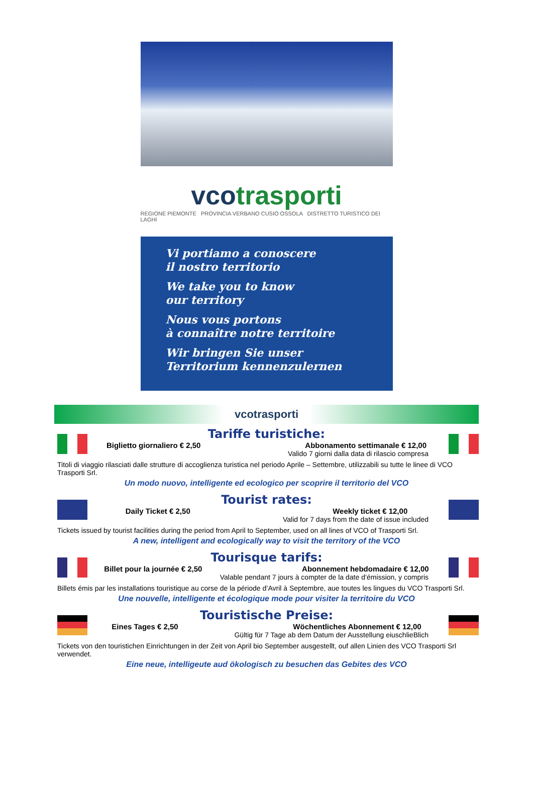vcotrasporti
REGIONE PIEMONTE PROVINCIA VERBANO CUSIO OSSOLA DISTRETTO TURISTICO DEI LAGHI
Vi portiamo a conoscere
il nostro territorio
We take you to know
our territory
Nous vous portons
à connaître notre territoire
Wir bringen Sie unser
Territorium kennenzulernen
vcotrasporti
Tariffe turistiche:
Biglietto giornaliero € 2,50 Abbonamento settimanale € 12,00
Valido 7 giorni dalla data di rilascio compresa
Titoli di viaggio rilasciati dalle strutture di accoglienza turistica nel periodo Aprile – Settembre, utilizzabili su tutte le linee di VCO Trasporti Srl.
Un modo nuovo, intelligente ed ecologico per scoprire il territorio del VCO
Tourist rates:
Daily Ticket € 2,50 Weekly ticket € 12,00
Valid for 7 days from the date of issue included
Tickets issued by tourist facilities during the period from April to September, used on all lines of VCO of Trasporti Srl.
A new, intelligent and ecologically way to visit the territory of the VCO
Tourisque tarifs:
Billet pour la journée € 2,50 Abonnement hebdomadaire € 12,00
Valable pendant 7 jours à compter de la date d’émission, y compris
Billets émis par les installations touristique au corse de la période d’Avril à Septembre, aue toutes les lingues du VCO Trasporti Srl.
Une nouvelle, intelligente et écologique mode pour visiter la territoire du VCO
Touristische Preise:
Eines Tages € 2,50 Wöchentliches Abonnement € 12,00
Gültig für 7 Tage ab dem Datum der Ausstellung eiuschlieBlich
Tickets von den touristichen Einrichtungen in der Zeit von April bio September ausgestellt, ouf allen Linien des VCO Trasporti Srl verwendet.
Eine neue, intelligeute aud ökologisch zu besuchen das Gebites des VCO